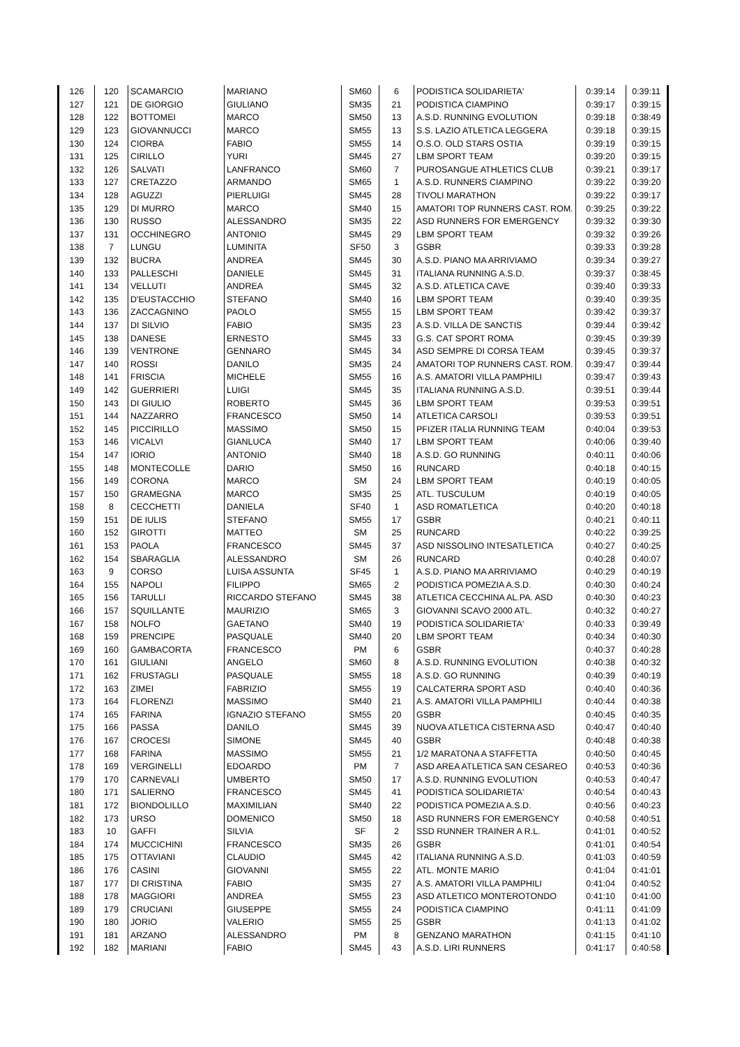| 126 | 120 | SCAMARCIO | MARIANO | SM60 | 6 | PODISTICA SOLIDARIETA' | 0:39:14 | 0:39:11 |
| 127 | 121 | DE GIORGIO | GIULIANO | SM35 | 21 | PODISTICA CIAMPINO | 0:39:17 | 0:39:15 |
| 128 | 122 | BOTTOMEI | MARCO | SM50 | 13 | A.S.D. RUNNING EVOLUTION | 0:39:18 | 0:38:49 |
| 129 | 123 | GIOVANNUCCI | MARCO | SM55 | 13 | S.S. LAZIO ATLETICA LEGGERA | 0:39:18 | 0:39:15 |
| 130 | 124 | CIORBA | FABIO | SM55 | 14 | O.S.O. OLD STARS OSTIA | 0:39:19 | 0:39:15 |
| 131 | 125 | CIRILLO | YURI | SM45 | 27 | LBM SPORT TEAM | 0:39:20 | 0:39:15 |
| 132 | 126 | SALVATI | LANFRANCO | SM60 | 7 | PUROSANGUE ATHLETICS CLUB | 0:39:21 | 0:39:17 |
| 133 | 127 | CRETAZZO | ARMANDO | SM65 | 1 | A.S.D. RUNNERS CIAMPINO | 0:39:22 | 0:39:20 |
| 134 | 128 | AGUZZI | PIERLUIGI | SM45 | 28 | TIVOLI MARATHON | 0:39:22 | 0:39:17 |
| 135 | 129 | DI MURRO | MARCO | SM40 | 15 | AMATORI TOP RUNNERS CAST. ROM. | 0:39:25 | 0:39:22 |
| 136 | 130 | RUSSO | ALESSANDRO | SM35 | 22 | ASD RUNNERS FOR EMERGENCY | 0:39:32 | 0:39:30 |
| 137 | 131 | OCCHINEGRO | ANTONIO | SM45 | 29 | LBM SPORT TEAM | 0:39:32 | 0:39:26 |
| 138 | 7 | LUNGU | LUMINITA | SF50 | 3 | GSBR | 0:39:33 | 0:39:28 |
| 139 | 132 | BUCRA | ANDREA | SM45 | 30 | A.S.D. PIANO MA ARRIVIAMO | 0:39:34 | 0:39:27 |
| 140 | 133 | PALLESCHI | DANIELE | SM45 | 31 | ITALIANA RUNNING A.S.D. | 0:39:37 | 0:38:45 |
| 141 | 134 | VELLUTI | ANDREA | SM45 | 32 | A.S.D. ATLETICA CAVE | 0:39:40 | 0:39:33 |
| 142 | 135 | D'EUSTACCHIO | STEFANO | SM40 | 16 | LBM SPORT TEAM | 0:39:40 | 0:39:35 |
| 143 | 136 | ZACCAGNINO | PAOLO | SM55 | 15 | LBM SPORT TEAM | 0:39:42 | 0:39:37 |
| 144 | 137 | DI SILVIO | FABIO | SM35 | 23 | A.S.D. VILLA DE SANCTIS | 0:39:44 | 0:39:42 |
| 145 | 138 | DANESE | ERNESTO | SM45 | 33 | G.S. CAT SPORT ROMA | 0:39:45 | 0:39:39 |
| 146 | 139 | VENTRONE | GENNARO | SM45 | 34 | ASD SEMPRE DI CORSA TEAM | 0:39:45 | 0:39:37 |
| 147 | 140 | ROSSI | DANILO | SM35 | 24 | AMATORI TOP RUNNERS CAST. ROM. | 0:39:47 | 0:39:44 |
| 148 | 141 | FRISCIA | MICHELE | SM55 | 16 | A.S. AMATORI VILLA PAMPHILI | 0:39:47 | 0:39:43 |
| 149 | 142 | GUERRIERI | LUIGI | SM45 | 35 | ITALIANA RUNNING A.S.D. | 0:39:51 | 0:39:44 |
| 150 | 143 | DI GIULIO | ROBERTO | SM45 | 36 | LBM SPORT TEAM | 0:39:53 | 0:39:51 |
| 151 | 144 | NAZZARRO | FRANCESCO | SM50 | 14 | ATLETICA CARSOLI | 0:39:53 | 0:39:51 |
| 152 | 145 | PICCIRILLO | MASSIMO | SM50 | 15 | PFIZER ITALIA RUNNING TEAM | 0:40:04 | 0:39:53 |
| 153 | 146 | VICALVI | GIANLUCA | SM40 | 17 | LBM SPORT TEAM | 0:40:06 | 0:39:40 |
| 154 | 147 | IORIO | ANTONIO | SM40 | 18 | A.S.D. GO RUNNING | 0:40:11 | 0:40:06 |
| 155 | 148 | MONTECOLLE | DARIO | SM50 | 16 | RUNCARD | 0:40:18 | 0:40:15 |
| 156 | 149 | CORONA | MARCO | SM | 24 | LBM SPORT TEAM | 0:40:19 | 0:40:05 |
| 157 | 150 | GRAMEGNA | MARCO | SM35 | 25 | ATL. TUSCULUM | 0:40:19 | 0:40:05 |
| 158 | 8 | CECCHETTI | DANIELA | SF40 | 1 | ASD ROMATLETICA | 0:40:20 | 0:40:18 |
| 159 | 151 | DE IULIS | STEFANO | SM55 | 17 | GSBR | 0:40:21 | 0:40:11 |
| 160 | 152 | GIROTTI | MATTEO | SM | 25 | RUNCARD | 0:40:22 | 0:39:25 |
| 161 | 153 | PAOLA | FRANCESCO | SM45 | 37 | ASD NISSOLINO INTESATLETICA | 0:40:27 | 0:40:25 |
| 162 | 154 | SBARAGLIA | ALESSANDRO | SM | 26 | RUNCARD | 0:40:28 | 0:40:07 |
| 163 | 9 | CORSO | LUISA ASSUNTA | SF45 | 1 | A.S.D. PIANO MA ARRIVIAMO | 0:40:29 | 0:40:19 |
| 164 | 155 | NAPOLI | FILIPPO | SM65 | 2 | PODISTICA POMEZIA A.S.D. | 0:40:30 | 0:40:24 |
| 165 | 156 | TARULLI | RICCARDO STEFANO | SM45 | 38 | ATLETICA CECCHINA AL.PA. ASD | 0:40:30 | 0:40:23 |
| 166 | 157 | SQUILLANTE | MAURIZIO | SM65 | 3 | GIOVANNI SCAVO 2000 ATL. | 0:40:32 | 0:40:27 |
| 167 | 158 | NOLFO | GAETANO | SM40 | 19 | PODISTICA SOLIDARIETA' | 0:40:33 | 0:39:49 |
| 168 | 159 | PRENCIPE | PASQUALE | SM40 | 20 | LBM SPORT TEAM | 0:40:34 | 0:40:30 |
| 169 | 160 | GAMBACORTA | FRANCESCO | PM | 6 | GSBR | 0:40:37 | 0:40:28 |
| 170 | 161 | GIULIANI | ANGELO | SM60 | 8 | A.S.D. RUNNING EVOLUTION | 0:40:38 | 0:40:32 |
| 171 | 162 | FRUSTAGLI | PASQUALE | SM55 | 18 | A.S.D. GO RUNNING | 0:40:39 | 0:40:19 |
| 172 | 163 | ZIMEI | FABRIZIO | SM55 | 19 | CALCATERRA SPORT ASD | 0:40:40 | 0:40:36 |
| 173 | 164 | FLORENZI | MASSIMO | SM40 | 21 | A.S. AMATORI VILLA PAMPHILI | 0:40:44 | 0:40:38 |
| 174 | 165 | FARINA | IGNAZIO STEFANO | SM55 | 20 | GSBR | 0:40:45 | 0:40:35 |
| 175 | 166 | PASSA | DANILO | SM45 | 39 | NUOVA ATLETICA CISTERNA ASD | 0:40:47 | 0:40:40 |
| 176 | 167 | CROCESI | SIMONE | SM45 | 40 | GSBR | 0:40:48 | 0:40:38 |
| 177 | 168 | FARINA | MASSIMO | SM55 | 21 | 1/2 MARATONA A STAFFETTA | 0:40:50 | 0:40:45 |
| 178 | 169 | VERGINELLI | EDOARDO | PM | 7 | ASD AREA ATLETICA SAN CESAREO | 0:40:53 | 0:40:36 |
| 179 | 170 | CARNEVALI | UMBERTO | SM50 | 17 | A.S.D. RUNNING EVOLUTION | 0:40:53 | 0:40:47 |
| 180 | 171 | SALIERNO | FRANCESCO | SM45 | 41 | PODISTICA SOLIDARIETA' | 0:40:54 | 0:40:43 |
| 181 | 172 | BIONDOLILLO | MAXIMILIAN | SM40 | 22 | PODISTICA POMEZIA A.S.D. | 0:40:56 | 0:40:23 |
| 182 | 173 | URSO | DOMENICO | SM50 | 18 | ASD RUNNERS FOR EMERGENCY | 0:40:58 | 0:40:51 |
| 183 | 10 | GAFFI | SILVIA | SF | 2 | SSD RUNNER TRAINER A R.L. | 0:41:01 | 0:40:52 |
| 184 | 174 | MUCCICHINI | FRANCESCO | SM35 | 26 | GSBR | 0:41:01 | 0:40:54 |
| 185 | 175 | OTTAVIANI | CLAUDIO | SM45 | 42 | ITALIANA RUNNING A.S.D. | 0:41:03 | 0:40:59 |
| 186 | 176 | CASINI | GIOVANNI | SM55 | 22 | ATL. MONTE MARIO | 0:41:04 | 0:41:01 |
| 187 | 177 | DI CRISTINA | FABIO | SM35 | 27 | A.S. AMATORI VILLA PAMPHILI | 0:41:04 | 0:40:52 |
| 188 | 178 | MAGGIORI | ANDREA | SM55 | 23 | ASD ATLETICO MONTEROTONDO | 0:41:10 | 0:41:00 |
| 189 | 179 | CRUCIANI | GIUSEPPE | SM55 | 24 | PODISTICA CIAMPINO | 0:41:11 | 0:41:09 |
| 190 | 180 | JORIO | VALERIO | SM55 | 25 | GSBR | 0:41:13 | 0:41:02 |
| 191 | 181 | ARZANO | ALESSANDRO | PM | 8 | GENZANO MARATHON | 0:41:15 | 0:41:10 |
| 192 | 182 | MARIANI | FABIO | SM45 | 43 | A.S.D. LIRI RUNNERS | 0:41:17 | 0:40:58 |